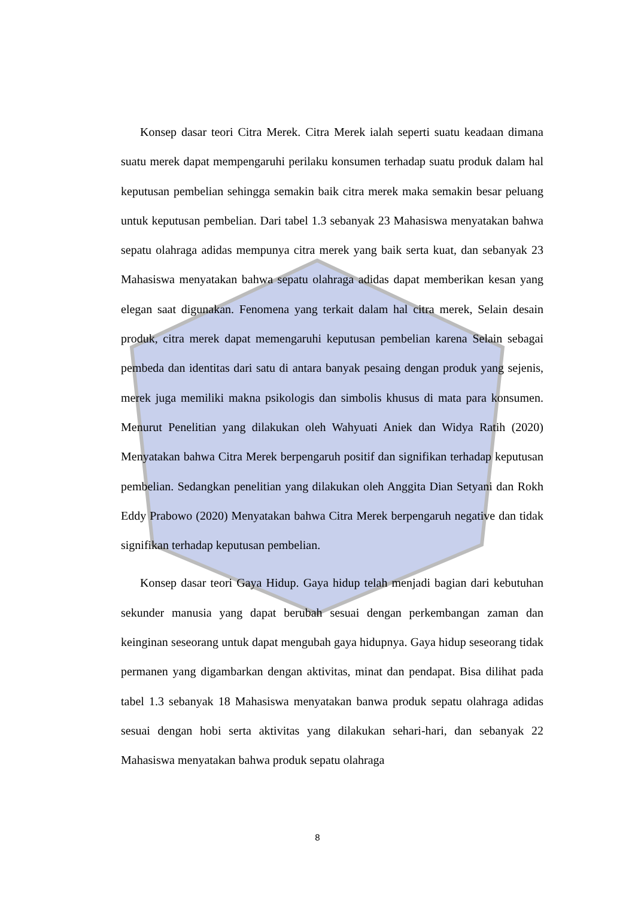Konsep dasar teori Citra Merek. Citra Merek ialah seperti suatu keadaan dimana suatu merek dapat mempengaruhi perilaku konsumen terhadap suatu produk dalam hal keputusan pembelian sehingga semakin baik citra merek maka semakin besar peluang untuk keputusan pembelian. Dari tabel 1.3 sebanyak 23 Mahasiswa menyatakan bahwa sepatu olahraga adidas mempunya citra merek yang baik serta kuat, dan sebanyak 23 Mahasiswa menyatakan bahwa sepatu olahraga adidas dapat memberikan kesan yang elegan saat digunakan. Fenomena yang terkait dalam hal citra merek, Selain desain produk, citra merek dapat memengaruhi keputusan pembelian karena Selain sebagai pembeda dan identitas dari satu di antara banyak pesaing dengan produk yang sejenis, merek juga memiliki makna psikologis dan simbolis khusus di mata para konsumen. Menurut Penelitian yang dilakukan oleh Wahyuati Aniek dan Widya Ratih (2020) Menyatakan bahwa Citra Merek berpengaruh positif dan signifikan terhadap keputusan pembelian. Sedangkan penelitian yang dilakukan oleh Anggita Dian Setyani dan Rokh Eddy Prabowo (2020) Menyatakan bahwa Citra Merek berpengaruh negative dan tidak signifikan terhadap keputusan pembelian.
Konsep dasar teori Gaya Hidup. Gaya hidup telah menjadi bagian dari kebutuhan sekunder manusia yang dapat berubah sesuai dengan perkembangan zaman dan keinginan seseorang untuk dapat mengubah gaya hidupnya. Gaya hidup seseorang tidak permanen yang digambarkan dengan aktivitas, minat dan pendapat. Bisa dilihat pada tabel 1.3 sebanyak 18 Mahasiswa menyatakan banwa produk sepatu olahraga adidas sesuai dengan hobi serta aktivitas yang dilakukan sehari-hari, dan sebanyak 22 Mahasiswa menyatakan bahwa produk sepatu olahraga
8